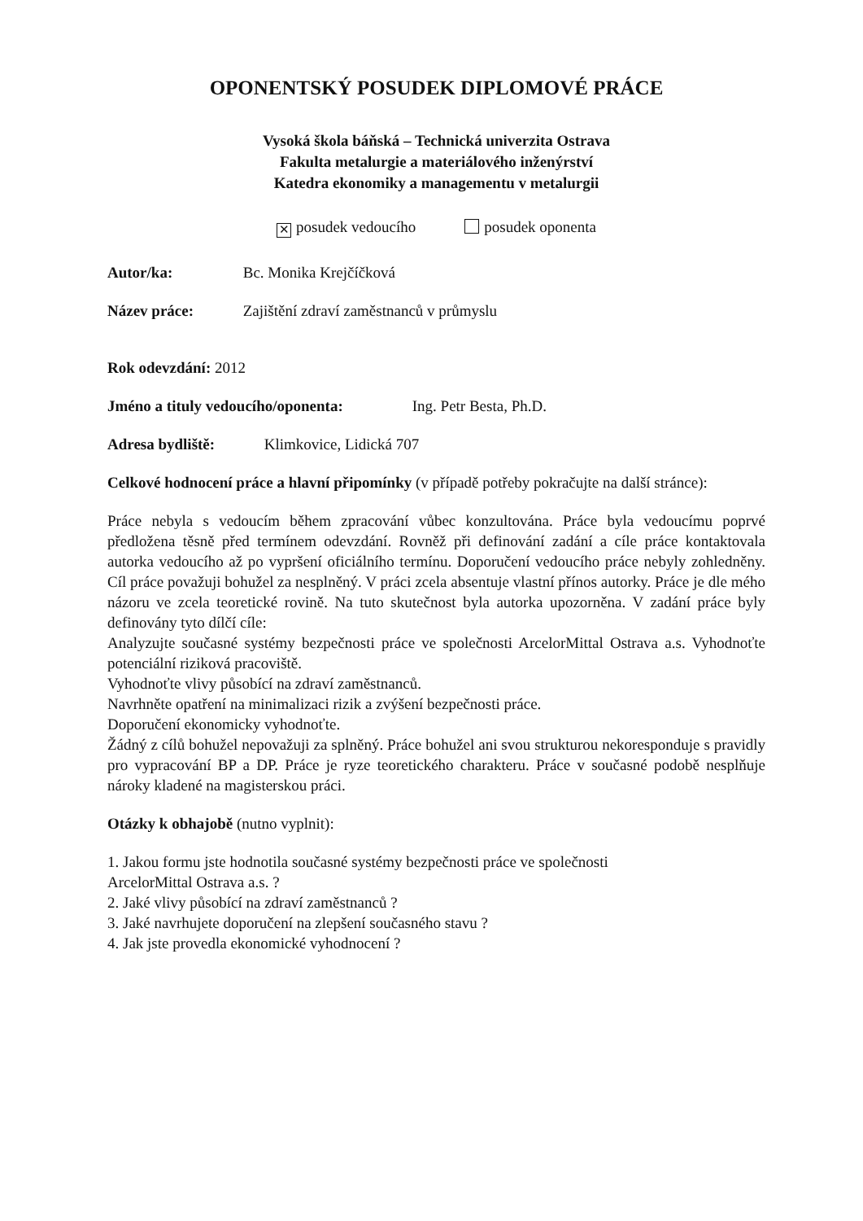OPONENTSKÝ POSUDEK DIPLOMOVÉ PRÁCE
Vysoká škola báňská – Technická univerzita Ostrava
Fakulta metalurgie a materiálového inženýrství
Katedra ekonomiky a managementu v metalurgii
✕ posudek vedoucího posudek oponenta
Autor/ka: Bc. Monika Krejčíčková
Název práce: Zajištění zdraví zaměstnanců v průmyslu
Rok odevzdání: 2012
Jméno a tituly vedoucího/oponenta: Ing. Petr Besta, Ph.D.
Adresa bydliště: Klimkovice, Lidická 707
Celkové hodnocení práce a hlavní připomínky (v případě potřeby pokračujte na další stránce):
Práce nebyla s vedoucím během zpracování vůbec konzultována. Práce byla vedoucímu poprvé předložena těsně před termínem odevzdání. Rovněž při definování zadání a cíle práce kontaktovala autorka vedoucího až po vypršení oficiálního termínu. Doporučení vedoucího práce nebyly zohledněny. Cíl práce považuji bohužel za nesplněný. V práci zcela absentuje vlastní přínos autorky. Práce je dle mého názoru ve zcela teoretické rovině. Na tuto skutečnost byla autorka upozorněna. V zadání práce byly definovány tyto dílčí cíle:
Analyzujte současné systémy bezpečnosti práce ve společnosti ArcelorMittal Ostrava a.s. Vyhodnoťte potenciální riziková pracoviště.
Vyhodnoťte vlivy působící na zdraví zaměstnanců.
Navrhněte opatření na minimalizaci rizik a zvýšení bezpečnosti práce.
Doporučení ekonomicky vyhodnoťte.
Žádný z cílů bohužel nepovažuji za splněný. Práce bohužel ani svou strukturou nekoresponduje s pravidly pro vypracování BP a DP. Práce je ryze teoretického charakteru. Práce v současné podobě nesplňuje nároky kladené na magisterskou práci.
Otázky k obhajobě (nutno vyplnit):
1. Jakou formu jste hodnotila současné systémy bezpečnosti práce ve společnosti
ArcelorMittal Ostrava a.s. ?
2. Jaké vlivy působící na zdraví zaměstnanců ?
3. Jaké navrhujete doporučení na zlepšení současného stavu ?
4. Jak jste provedla ekonomické vyhodnocení ?